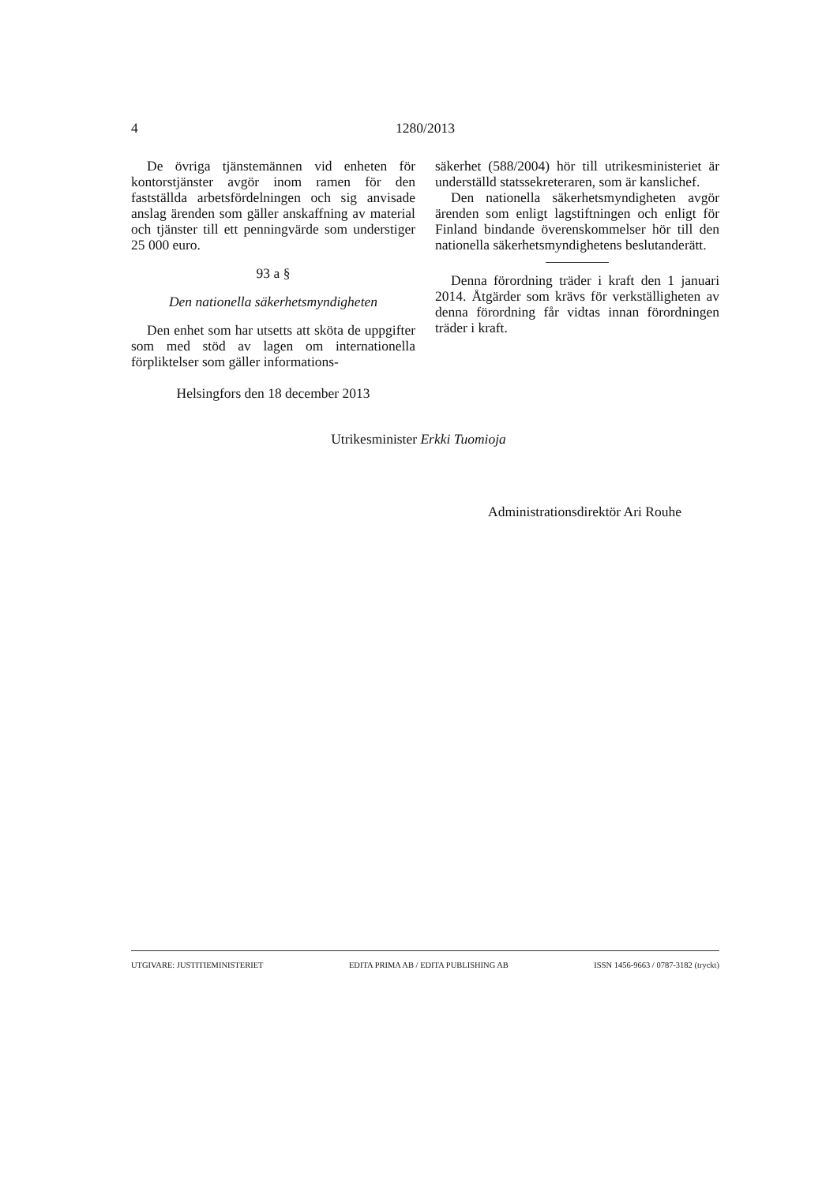4 1280/2013
De övriga tjänstemännen vid enheten för kontorstjänster avgör inom ramen för den fastställda arbetsfördelningen och sig anvisade anslag ärenden som gäller anskaffning av material och tjänster till ett penningvärde som understiger 25 000 euro.
93 a §
Den nationella säkerhetsmyndigheten
Den enhet som har utsetts att sköta de uppgifter som med stöd av lagen om internationella förpliktelser som gäller informations-
säkerhet (588/2004) hör till utrikesministeriet är underställd statssekreteraren, som är kanslichef.
Den nationella säkerhetsmyndigheten avgör ärenden som enligt lagstiftningen och enligt för Finland bindande överenskommelser hör till den nationella säkerhetsmyndighetens beslutanderätt.
Denna förordning träder i kraft den 1 januari 2014. Åtgärder som krävs för verkställigheten av denna förordning får vidtas innan förordningen träder i kraft.
Helsingfors den 18 december 2013
Utrikesminister Erkki Tuomioja
Administrationsdirektör Ari Rouhe
UTGIVARE: JUSTITIEMINISTERIET EDITA PRIMA AB / EDITA PUBLISHING AB ISSN 1456-9663 / 0787-3182 (tryckt)